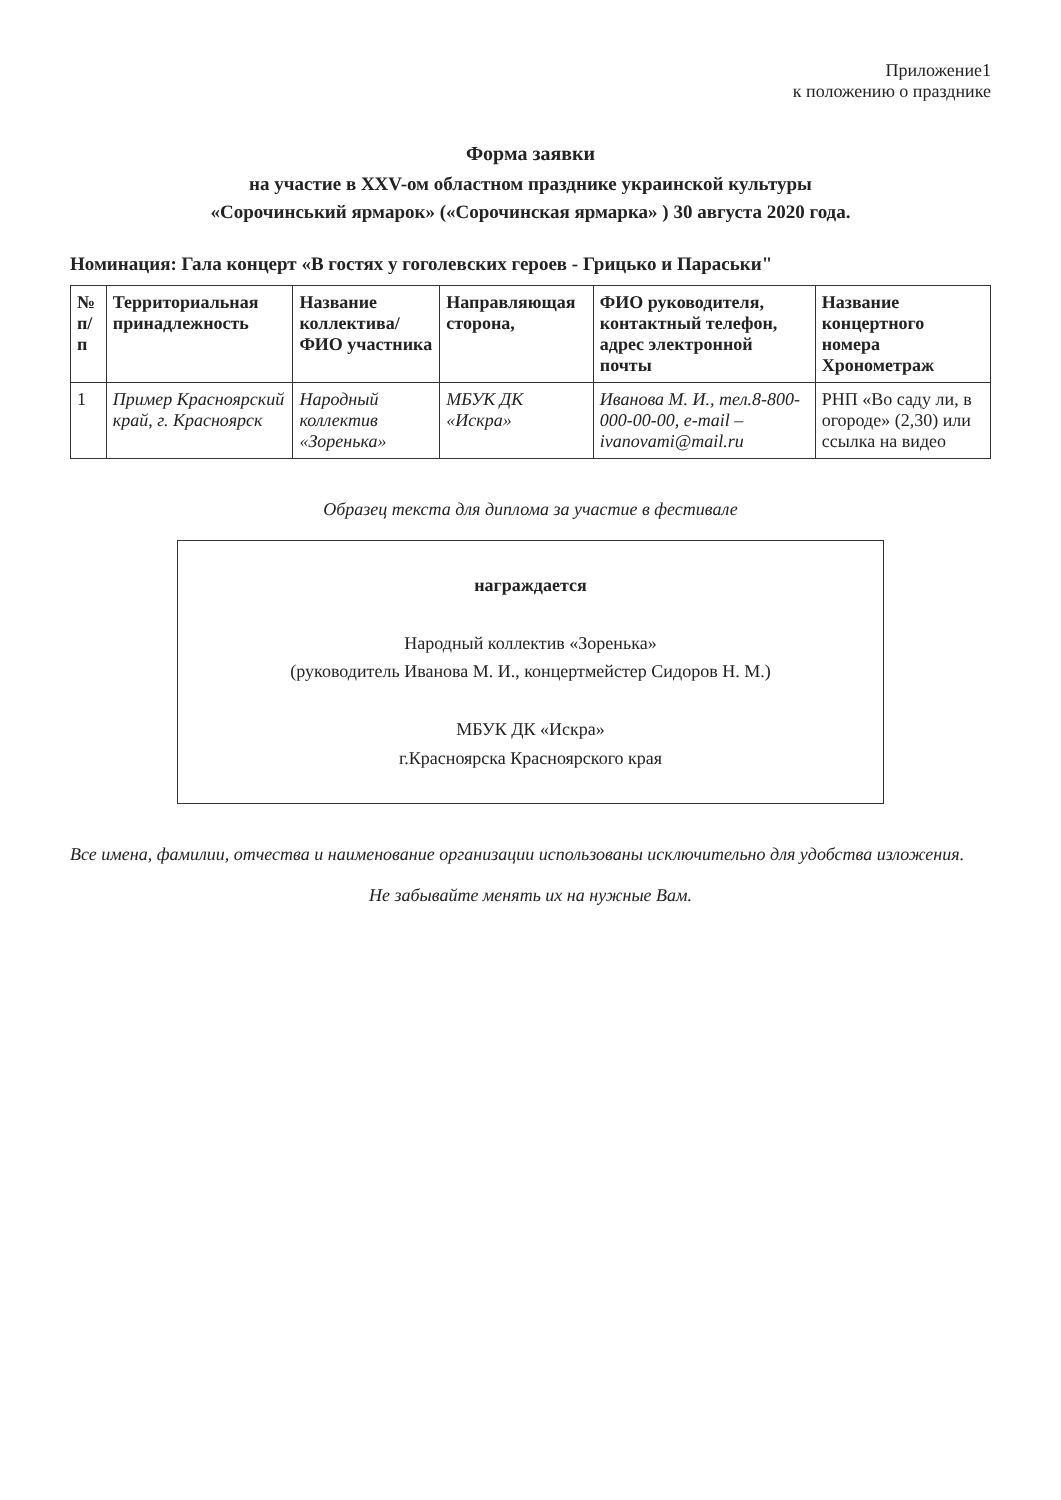Приложение1
к положению о празднике
Форма заявки
на участие в XXV-ом областном празднике украинской культуры
«Сорочинський ярмарок» («Сорочинская ярмарка» ) 30 августа 2020 года.
Номинация: Гала концерт «В гостях у гоголевских героев - Грицько и Параськи"
| № п/п | Территориальная принадлежность | Название коллектива/ФИО участника | Направляющая сторона, | ФИО руководителя, контактный телефон, адрес электронной почты | Название концертного номера Хронометраж |
| --- | --- | --- | --- | --- | --- |
| 1 | Пример Красноярский край, г. Красноярск | Народный коллектив «Зоренька» | МБУК ДК «Искра» | Иванова М. И., тел.8-800-000-00-00, e-mail – ivanovami@mail.ru | РНП «Во саду ли, в огороде» (2,30) или ссылка на видео |
Образец текста для диплома за участие в фестивале
награждается
Народный коллектив «Зоренька»
(руководитель Иванова М. И., концертмейстер Сидоров Н. М.)
МБУК ДК «Искра»
г.Красноярска Красноярского края
Все имена, фамилии, отчества и наименование организации использованы исключительно для удобства изложения.
Не забывайте менять их на нужные Вам.